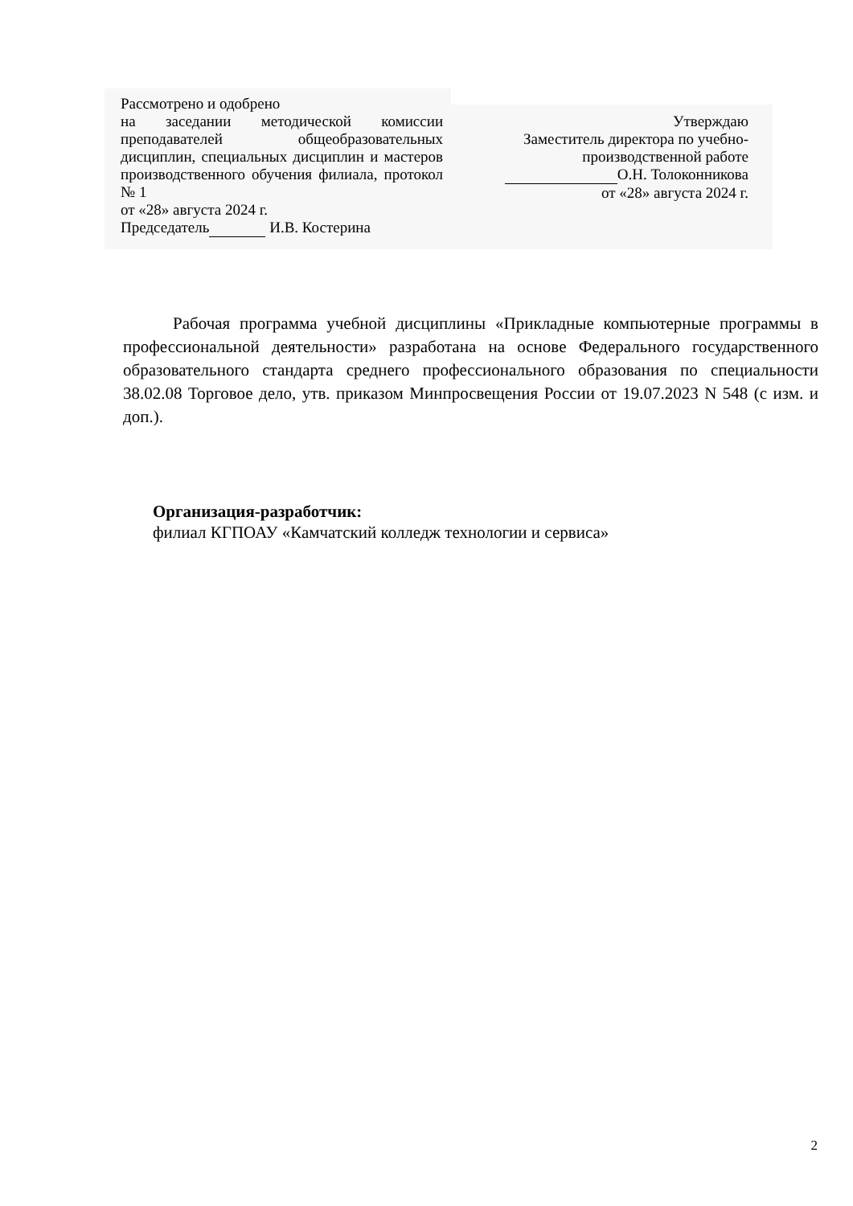Рассмотрено и одобрено
на заседании методической комиссии преподавателей общеобразовательных дисциплин, специальных дисциплин и мастеров производственного обучения филиала, протокол № 1
от «28» августа 2024 г.
Председатель И.В. Костерина
Утверждаю
Заместитель директора по учебно-
производственной работе
О.Н. Толоконникова
от «28» августа 2024 г.
Рабочая программа учебной дисциплины «Прикладные компьютерные программы в профессиональной деятельности» разработана на основе Федерального государственного образовательного стандарта среднего профессионального образования по специальности 38.02.08 Торговое дело, утв. приказом Минпросвещения России от 19.07.2023 N 548 (с изм. и доп.).
Организация-разработчик:
филиал КГПОАУ «Камчатский колледж технологии и сервиса»
2